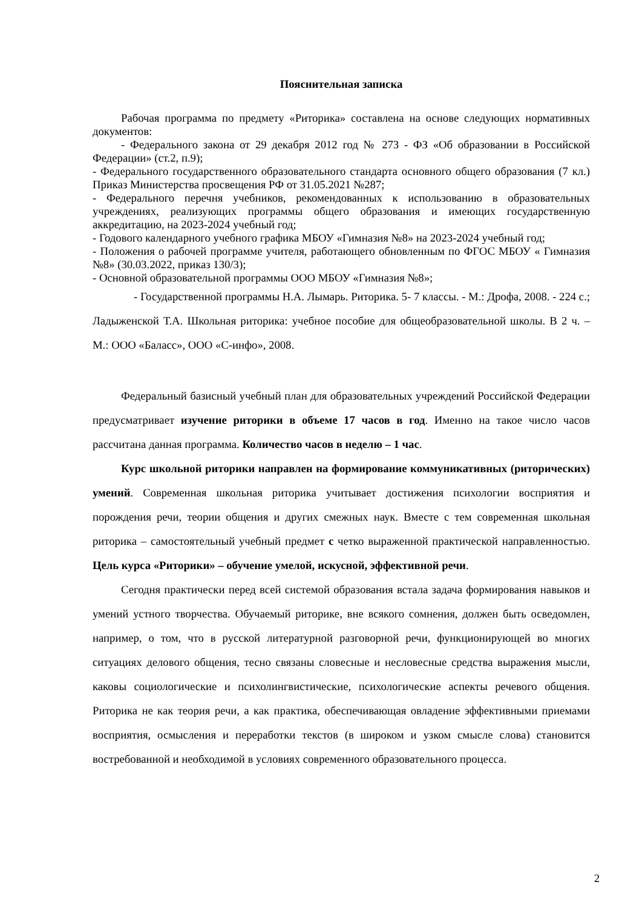Пояснительная записка
Рабочая программа по предмету «Риторика» составлена на основе следующих нормативных документов:
- Федерального закона от 29 декабря 2012 год № 273 - ФЗ «Об образовании в Российской Федерации» (ст.2, п.9);
- Федерального государственного образовательного стандарта основного общего образования (7 кл.) Приказ Министерства просвещения РФ от 31.05.2021 №287;
- Федерального перечня учебников, рекомендованных к использованию в образовательных учреждениях, реализующих программы общего образования и имеющих государственную аккредитацию, на 2023-2024 учебный год;
- Годового календарного учебного графика МБОУ «Гимназия №8» на 2023-2024 учебный год;
- Положения о рабочей программе учителя, работающего обновленным по ФГОС МБОУ « Гимназия №8» (30.03.2022, приказ 130/3);
- Основной образовательной программы ООО МБОУ «Гимназия №8»;
- Государственной программы Н.А. Лымарь. Риторика. 5- 7 классы. - М.: Дрофа, 2008. - 224 с.; Ладыженской Т.А. Школьная риторика: учебное пособие для общеобразовательной школы. В 2 ч. – М.: ООО «Баласс», ООО «С-инфо», 2008.
Федеральный базисный учебный план для образовательных учреждений Российской Федерации предусматривает изучение риторики в объеме 17 часов в год. Именно на такое число часов рассчитана данная программа. Количество часов в неделю – 1 час.
Курс школьной риторики направлен на формирование коммуникативных (риторических) умений. Современная школьная риторика учитывает достижения психологии восприятия и порождения речи, теории общения и других смежных наук. Вместе с тем современная школьная риторика – самостоятельный учебный предмет с четко выраженной практической направленностью. Цель курса «Риторики» – обучение умелой, искусной, эффективной речи.
Сегодня практически перед всей системой образования встала задача формирования навыков и умений устного творчества. Обучаемый риторике, вне всякого сомнения, должен быть осведомлен, например, о том, что в русской литературной разговорной речи, функционирующей во многих ситуациях делового общения, тесно связаны словесные и несловесные средства выражения мысли, каковы социологические и психолингвистические, психологические аспекты речевого общения. Риторика не как теория речи, а как практика, обеспечивающая овладение эффективными приемами восприятия, осмысления и переработки текстов (в широком и узком смысле слова) становится востребованной и необходимой в условиях современного образовательного процесса.
2